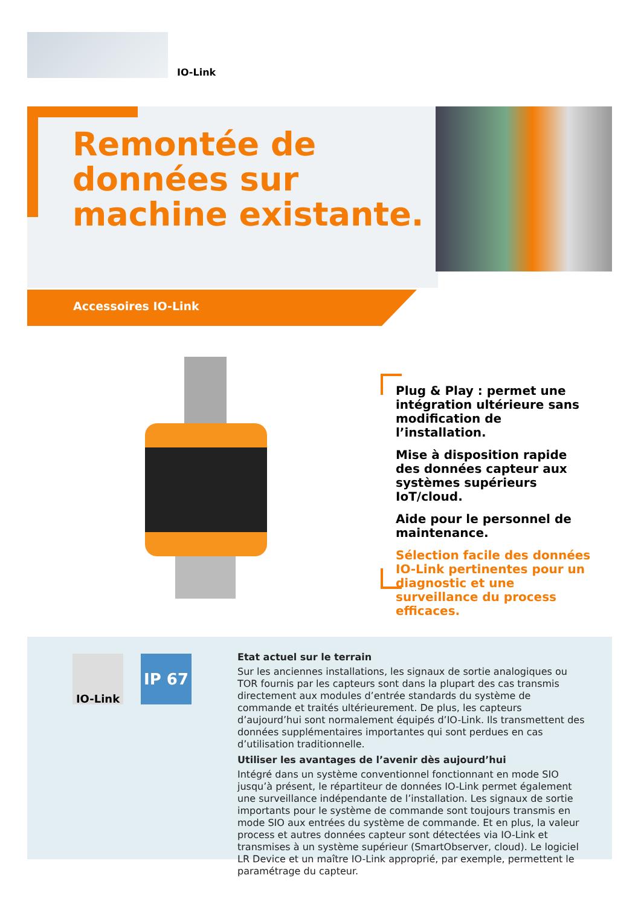IO-Link
Remontée de
données sur
machine existante.
Accessoires IO-Link
Plug & Play : permet une intégration ultérieure sans modification de l’installation.
Mise à disposition rapide des données capteur aux systèmes supérieurs IoT/cloud.
Aide pour le personnel de maintenance.
Sélection facile des données IO-Link pertinentes pour un diagnostic et une surveillance du process efficaces.
IO-Link IP 67
Etat actuel sur le terrain
Sur les anciennes installations, les signaux de sortie analogiques ou TOR fournis par les capteurs sont dans la plupart des cas transmis directement aux modules d’entrée standards du système de commande et traités ulté­rieurement. De plus, les capteurs d’aujourd’hui sont normalement équipés d’IO-Link. Ils transmettent des données supplémentaires importantes qui sont perdues en cas d’utilisation traditionnelle.
Utiliser les avantages de l’avenir dès aujourd’hui
Intégré dans un système conventionnel fonctionnant en mode SIO jusqu’à présent, le répartiteur de données IO-Link permet également une surveil­lance indépendante de l’installation. Les signaux de sortie importants pour le système de commande sont toujours transmis en mode SIO aux entrées du système de commande. Et en plus, la valeur process et autres données capteur sont détectées via IO-Link et transmises à un système supérieur (SmartObserver, cloud). Le logiciel LR Device et un maître IO-Link approprié, par exemple, permettent le paramétrage du capteur.